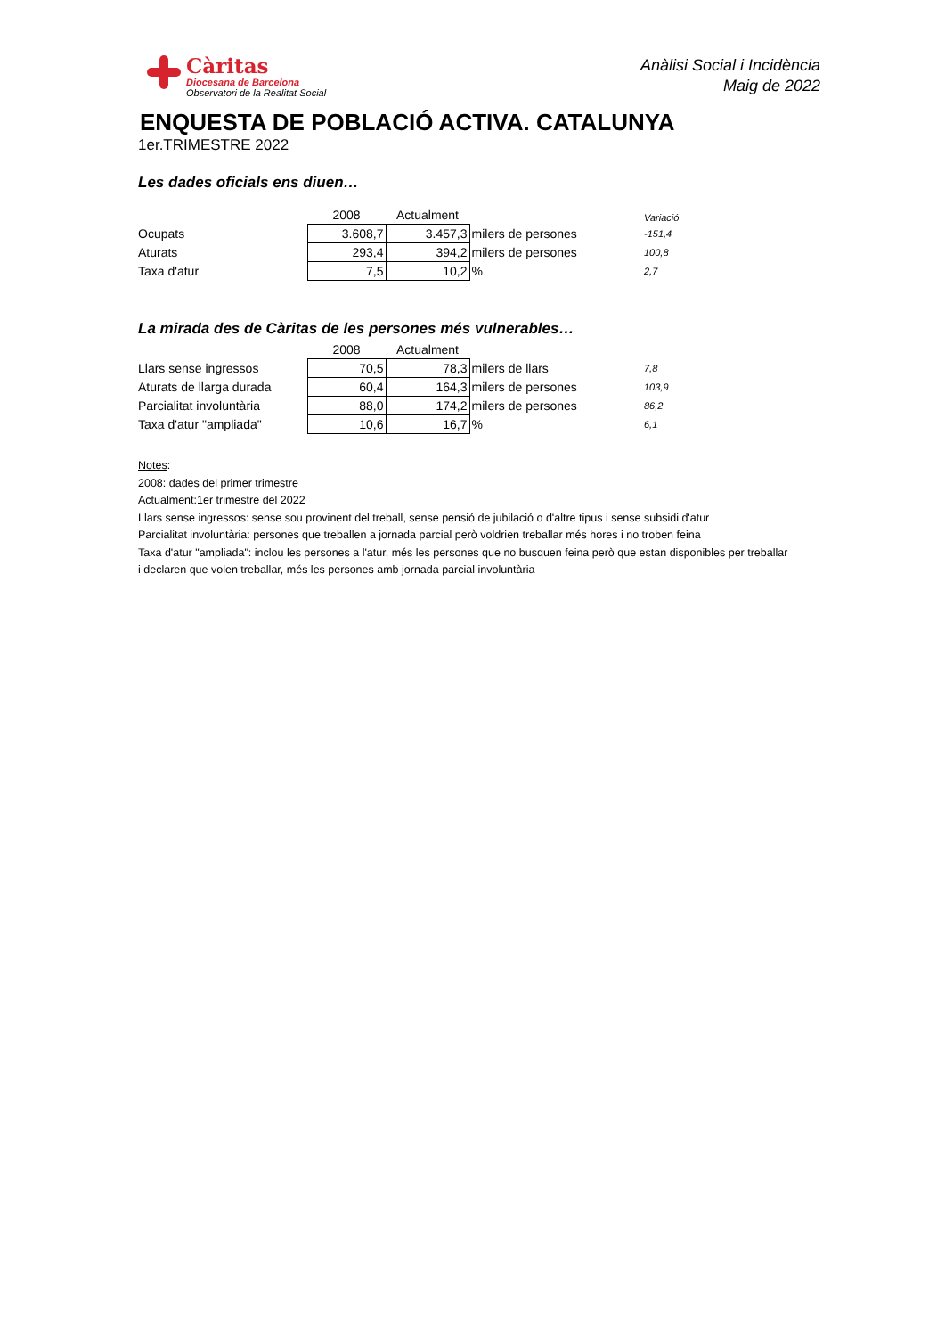Càritas
Diocesana de Barcelona
Observatori de la Realitat Social
Anàlisi Social i Incidència
Maig de 2022
ENQUESTA DE POBLACIÓ ACTIVA. CATALUNYA
1er.TRIMESTRE 2022
Les dades oficials ens diuen…
| | 2008 | Actualment | | Variació |
| Ocupats | 3.608,7 | 3.457,3 | milers de persones | -151,4 |
| Aturats | 293,4 | 394,2 | milers de persones | 100,8 |
| Taxa d'atur | 7,5 | 10,2 | % | 2,7 |
La mirada des de Càritas de les persones més vulnerables…
| | 2008 | Actualment | | |
| Llars sense ingressos | 70,5 | 78,3 | milers de llars | 7,8 |
| Aturats de llarga durada | 60,4 | 164,3 | milers de persones | 103,9 |
| Parcialitat involuntària | 88,0 | 174,2 | milers de persones | 86,2 |
| Taxa d'atur "ampliada" | 10,6 | 16,7 | % | 6,1 |
Notes:
2008: dades del primer trimestre
Actualment:1er trimestre del 2022
Llars sense ingressos: sense sou provinent del treball, sense pensió de jubilació o d'altre tipus i sense subsidi d'atur
Parcialitat involuntària: persones que treballen a jornada parcial però voldrien treballar més hores i no troben feina
Taxa d'atur "ampliada": inclou les persones a l'atur, més les persones que no busquen feina però que estan disponibles per treballar
i declaren que volen treballar, més les persones amb jornada parcial involuntària